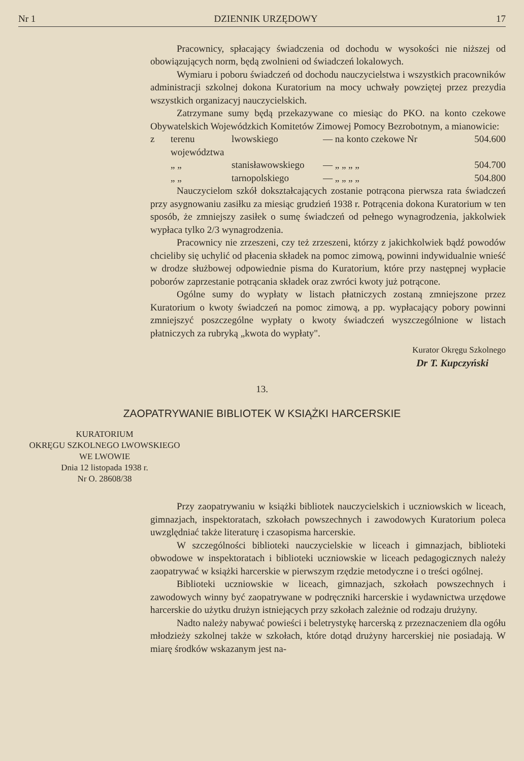Nr 1 DZIENNIK URZĘDOWY 17
Pracownicy, spłacający świadczenia od dochodu w wysokości nie niższej od obowiązujących norm, będą zwolnieni od świadczeń lokalowych.
Wymiaru i poboru świadczeń od dochodu nauczycielstwa i wszystkich pracowników administracji szkolnej dokona Kuratorium na mocy uchwały powziętej przez prezydia wszystkich organizacyj nauczycielskich.
Zatrzymane sumy będą przekazywane co miesiąc do PKO. na konto czekowe Obywatelskich Wojewódzkich Komitetów Zimowej Pomocy Bezrobotnym, a mianowicie:
z terenu województwa lwowskiego — na konto czekowe Nr 504.600
„ „ stanisławowskiego — „ „ „ „ 504.700
„ „ tarnopolskiego — „ „ „ „ 504.800
Nauczycielom szkół dokształcających zostanie potrącona pierwsza rata świadczeń przy asygnowaniu zasiłku za miesiąc grudzień 1938 r. Potrącenia dokona Kuratorium w ten sposób, że zmniejszy zasiłek o sumę świadczeń od pełnego wynagrodzenia, jakkolwiek wypłaca tylko 2/3 wynagrodzenia.
Pracownicy nie zrzeszeni, czy też zrzeszeni, którzy z jakichkolwiek bądź powodów chcieliby się uchylić od płacenia składek na pomoc zimową, powinni indywidualnie wnieść w drodze służbowej odpowiednie pisma do Kuratorium, które przy następnej wypłacie poborów zaprzestanie potrącania składek oraz zwróci kwoty już potrącone.
Ogólne sumy do wypłaty w listach płatniczych zostaną zmniejszone przez Kuratorium o kwoty świadczeń na pomoc zimową, a pp. wypłacający pobory powinni zmniejszyć poszczególne wypłaty o kwoty świadczeń wyszczególnione w listach płatniczych za rubryką „kwota do wypłaty".
Kurator Okręgu Szkolnego
Dr T. Kupczyński
13.
ZAOPATRYWANIE BIBLIOTEK W KSIĄŻKI HARCERSKIE
KURATORIUM
OKRĘGU SZKOLNEGO LWOWSKIEGO
WE LWOWIE
Dnia 12 listopada 1938 r.
Nr O. 28608/38
Przy zaopatrywaniu w książki bibliotek nauczycielskich i uczniowskich w liceach, gimnazjach, inspektoratach, szkołach powszechnych i zawodowych Kuratorium poleca uwzględniać także literaturę i czasopisma harcerskie.
W szczególności biblioteki nauczycielskie w liceach i gimnazjach, biblioteki obwodowe w inspektoratach i biblioteki uczniowskie w liceach pedagogicznych należy zaopatrywać w książki harcerskie w pierwszym rzędzie metodyczne i o treści ogólnej.
Biblioteki uczniowskie w liceach, gimnazjach, szkołach powszechnych i zawodowych winny być zaopatrywane w podręczniki harcerskie i wydawnictwa urzędowe harcerskie do użytku drużyn istniejących przy szkołach zależnie od rodzaju drużyny.
Nadto należy nabywać powieści i beletrystykę harcerską z przeznaczeniem dla ogółu młodzieży szkolnej także w szkołach, które dotąd drużyny harcerskiej nie posiadają. W miarę środków wskazanym jest na-